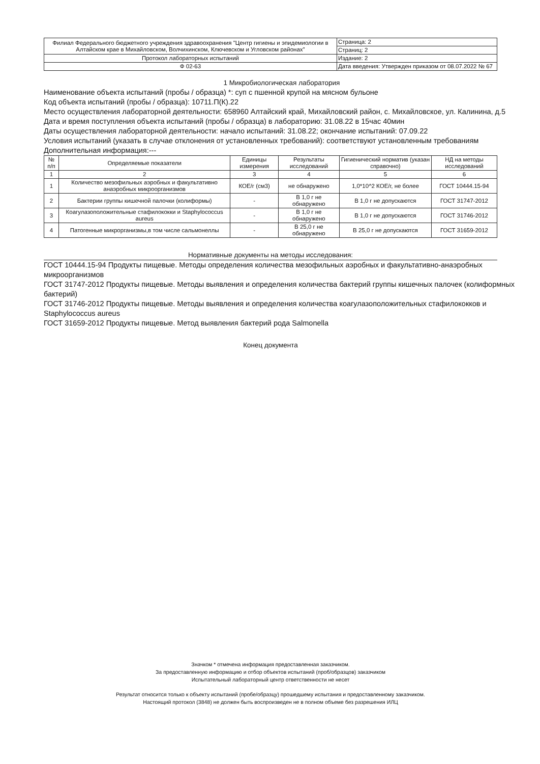| Филиал Федерального бюджетного учреждения здравоохранения "Центр гигиены и эпидемиологии в Алтайском крае в Михайловском, Волчихинском, Ключевском и Угловском районах" | Страница: 2 |
| | Страниц: 2 |
| Протокол лабораторных испытаний | Издание: 2 |
| Ф 02-63 | Дата введения: Утвержден приказом от 08.07.2022 № 67 |
1 Микробиологическая лаборатория
Наименование объекта испытаний (пробы / образца) *: суп с пшенной крупой на мясном бульоне
Код объекта испытаний (пробы / образца): 10711.П(К).22
Место осуществления лабораторной деятельности: 658960 Алтайский край, Михайловский район, с. Михайловское, ул. Калинина, д.5
Дата и время поступления объекта испытаний (пробы / образца) в лабораторию: 31.08.22 в 15час 40мин
Даты осуществления лабораторной деятельности: начало испытаний: 31.08.22; окончание испытаний: 07.09.22
Условия испытаний (указать в случае отклонения от установленных требований): соответствуют установленным требованиям
Дополнительная информация:---
| № п/п | Определяемые показатели | Единицы измерения | Результаты исследований | Гигиенический норматив (указан справочно) | НД на методы исследований |
| --- | --- | --- | --- | --- | --- |
| 1 | 2 | 3 | 4 | 5 | 6 |
| 1 | Количество мезофильных аэробных и факультативно анаэробных микроорганизмов | КОЕ/г (см3) | не обнаружено | 1,0*10^2 КОЕ/г, не более | ГОСТ 10444.15-94 |
| 2 | Бактерии группы кишечной палочки (колиформы) | - | В 1,0 г не обнаружено | В 1,0 г не допускаются | ГОСТ 31747-2012 |
| 3 | Коагулазоположительные стафилококки и Staphylococcus aureus | - | В 1,0 г не обнаружено | В 1,0 г не допускаются | ГОСТ 31746-2012 |
| 4 | Патогенные микрорганизмы,в том числе сальмонеллы | - | В 25,0 г не обнаружено | В 25,0 г не допускаются | ГОСТ 31659-2012 |
Нормативные документы на методы исследования:
ГОСТ 10444.15-94 Продукты пищевые. Методы определения количества мезофильных аэробных и факультативно-анаэробных микроорганизмов
ГОСТ 31747-2012 Продукты пищевые. Методы выявления и определения количества бактерий группы кишечных палочек (колиформных бактерий)
ГОСТ 31746-2012 Продукты пищевые. Методы выявления и определения количества коагулазоположительных стафилококков и Staphylococcus aureus
ГОСТ 31659-2012 Продукты пищевые. Метод выявления бактерий рода Salmonella
Конец документа
Значком * отмечена информация предоставленная заказчиком.
За предоставленную информацию и отбор объектов испытаний (проб/образцов) заказчиком
Испытательный лабораторный центр ответственности не несет
Результат относится только к объекту испытаний (пробе/образцу) прошедшему испытания и предоставленному заказчиком.
Настоящий протокол (3848) не должен быть воспроизведен не в полном объеме без разрешения ИЛЦ